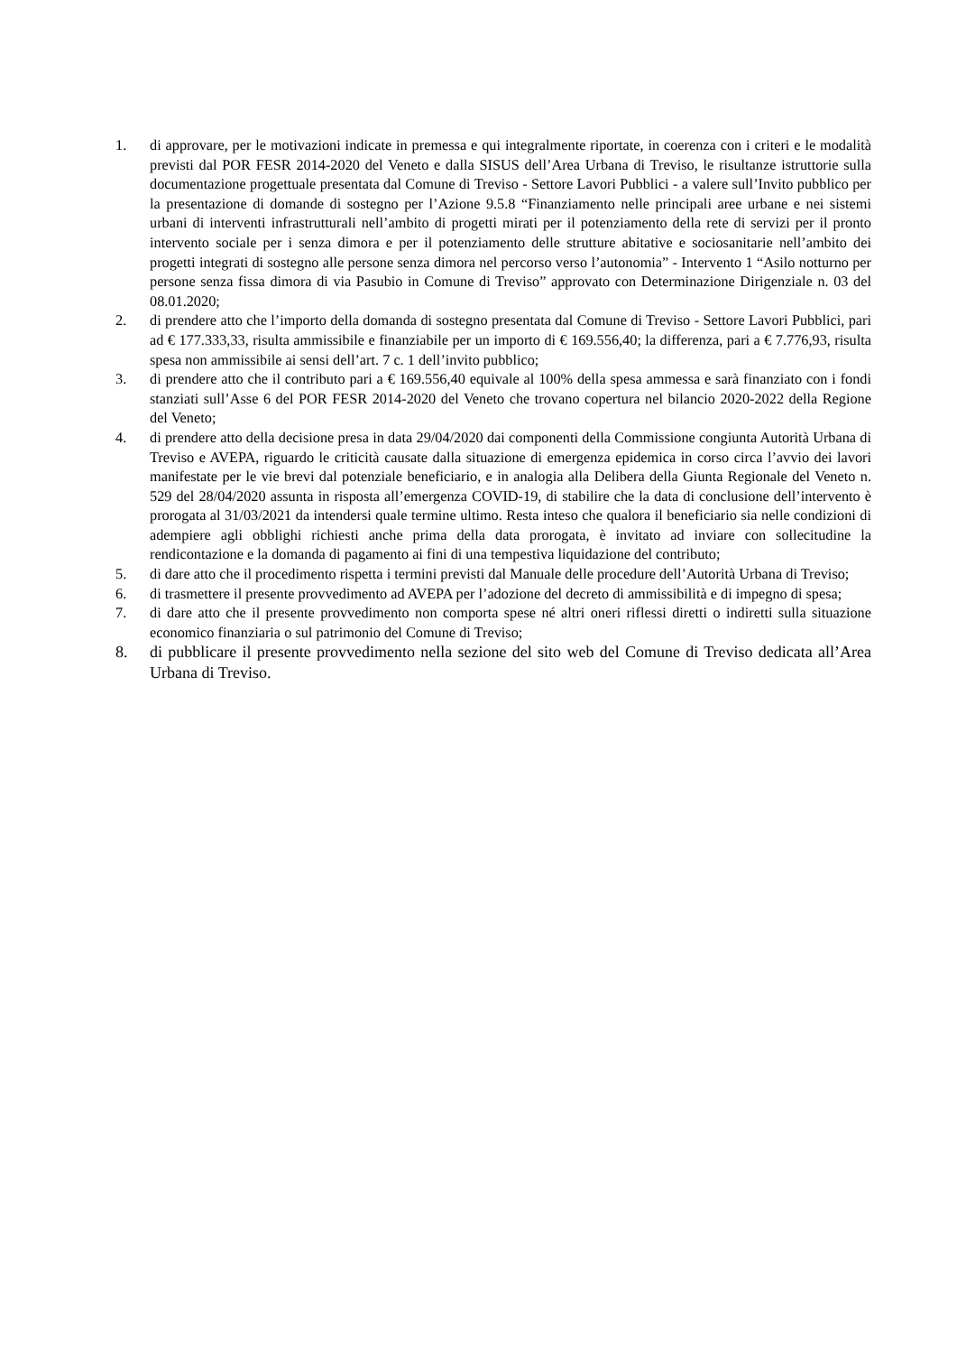1. di approvare, per le motivazioni indicate in premessa e qui integralmente riportate, in coerenza con i criteri e le modalità previsti dal POR FESR 2014-2020 del Veneto e dalla SISUS dell’Area Urbana di Treviso, le risultanze istruttorie sulla documentazione progettuale presentata dal Comune di Treviso - Settore Lavori Pubblici - a valere sull’Invito pubblico per la presentazione di domande di sostegno per l’Azione 9.5.8 “Finanziamento nelle principali aree urbane e nei sistemi urbani di interventi infrastrutturali nell’ambito di progetti mirati per il potenziamento della rete di servizi per il pronto intervento sociale per i senza dimora e per il potenziamento delle strutture abitative e sociosanitarie nell’ambito dei progetti integrati di sostegno alle persone senza dimora nel percorso verso l’autonomia” - Intervento 1 “Asilo notturno per persone senza fissa dimora di via Pasubio in Comune di Treviso” approvato con Determinazione Dirigenziale n. 03 del 08.01.2020;
2. di prendere atto che l’importo della domanda di sostegno presentata dal Comune di Treviso - Settore Lavori Pubblici, pari ad € 177.333,33, risulta ammissibile e finanziabile per un importo di € 169.556,40; la differenza, pari a € 7.776,93, risulta spesa non ammissibile ai sensi dell’art. 7 c. 1 dell’invito pubblico;
3. di prendere atto che il contributo pari a € 169.556,40 equivale al 100% della spesa ammessa e sarà finanziato con i fondi stanziati sull’Asse 6 del POR FESR 2014-2020 del Veneto che trovano copertura nel bilancio 2020-2022 della Regione del Veneto;
4. di prendere atto della decisione presa in data 29/04/2020 dai componenti della Commissione congiunta Autorità Urbana di Treviso e AVEPA, riguardo le criticità causate dalla situazione di emergenza epidemica in corso circa l’avvio dei lavori manifestate per le vie brevi dal potenziale beneficiario, e in analogia alla Delibera della Giunta Regionale del Veneto n. 529 del 28/04/2020 assunta in risposta all’emergenza COVID-19, di stabilire che la data di conclusione dell’intervento è prorogata al 31/03/2021 da intendersi quale termine ultimo. Resta inteso che qualora il beneficiario sia nelle condizioni di adempiere agli obblighi richiesti anche prima della data prorogata, è invitato ad inviare con sollecitudine la rendicontazione e la domanda di pagamento ai fini di una tempestiva liquidazione del contributo;
5. di dare atto che il procedimento rispetta i termini previsti dal Manuale delle procedure dell’Autorità Urbana di Treviso;
6. di trasmettere il presente provvedimento ad AVEPA per l’adozione del decreto di ammissibilità e di impegno di spesa;
7. di dare atto che il presente provvedimento non comporta spese né altri oneri riflessi diretti o indiretti sulla situazione economico finanziaria o sul patrimonio del Comune di Treviso;
8. di pubblicare il presente provvedimento nella sezione del sito web del Comune di Treviso dedicata all’Area Urbana di Treviso.